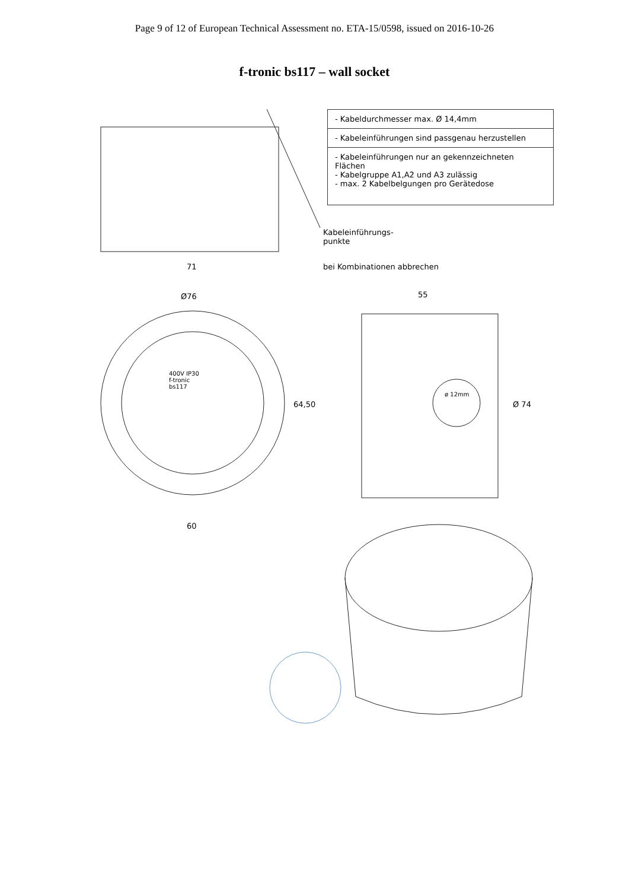Page 9 of 12 of European Technical Assessment no. ETA-15/0598, issued on 2016-10-26
f-tronic bs117 – wall socket
- Kabeldurchmesser max. Ø 14,4mm
- Kabeleinführungen sind passgenau herzustellen
- Kabeleinführungen nur an gekennzeichneten Flächen
- Kabelgruppe A1,A2 und A3 zulässig
- max. 2 Kabelbelgungen pro Gerätedose
Kabeleinführungs-
punkte
bei Kombinationen abbrechen
71
Ø76 55
64,50 Ø 74
60
400V IP30
f-tronic
bs117
ø 12mm